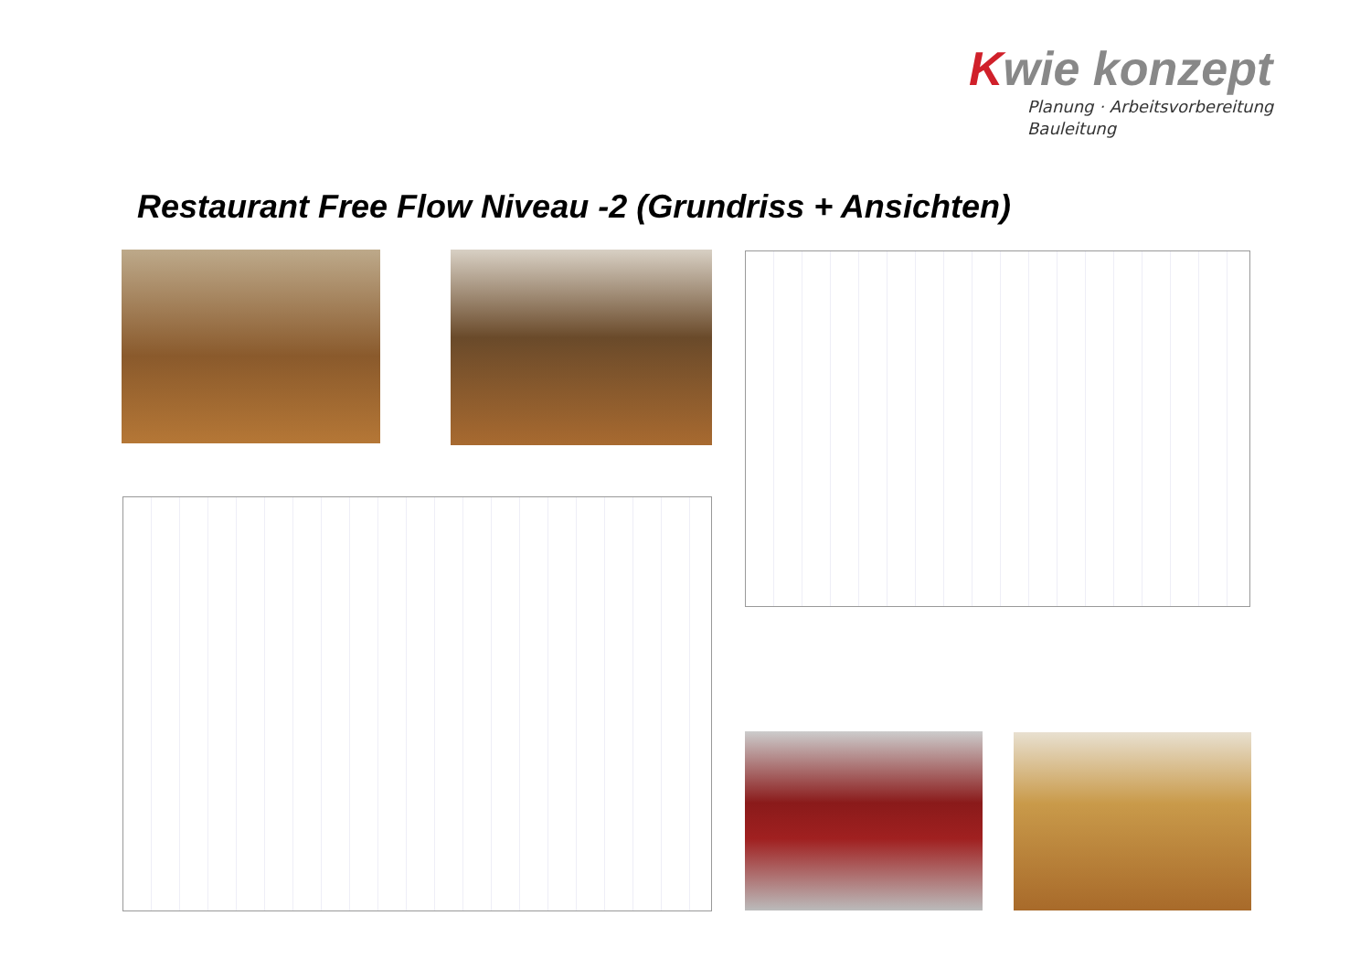Kwie konzept
Planung · Arbeitsvorbereitung
Bauleitung
Restaurant Free Flow Niveau -2 (Grundriss + Ansichten)